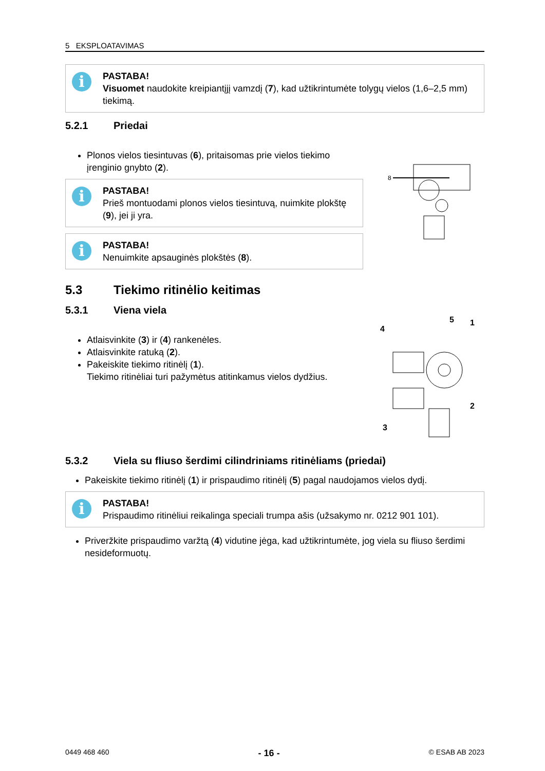5 EKSPLOATAVIMAS
i
PASTABA!
Visuomet naudokite kreipiantįjį vamzdį (7), kad užtikrintumėte tolygų vielos (1,6–2,5 mm) tiekimą.
5.2.1 Priedai
Plonos vielos tiesintuvas (6), pritaisomas prie vielos tiekimo įrenginio gnybto (2).
i
PASTABA!
Prieš montuodami plonos vielos tiesintuvą, nuimkite plokštę (9), jei ji yra.
i
PASTABA!
Nenuimkite apsauginės plokštės (8).
8
5.3 Tiekimo ritinėlio keitimas
5.3.1 Viena viela
Atlaisvinkite (3) ir (4) rankenėles.
Atlaisvinkite ratuką (2).
Pakeiskite tiekimo ritinėlį (1).
Tiekimo ritinėliai turi pažymėtus atitinkamus vielos dydžius.
4
5
1
2
3
5.3.2 Viela su fliuso šerdimi cilindriniams ritinėliams (priedai)
Pakeiskite tiekimo ritinėlį (1) ir prispaudimo ritinėlį (5) pagal naudojamos vielos dydį.
i
PASTABA!
Prispaudimo ritinėliui reikalinga speciali trumpa ašis (užsakymo nr. 0212 901 101).
Priveržkite prispaudimo varžtą (4) vidutine jėga, kad užtikrintumėte, jog viela su fliuso šerdimi nesideformuotų.
0449 468 460 - 16 - © ESAB AB 2023